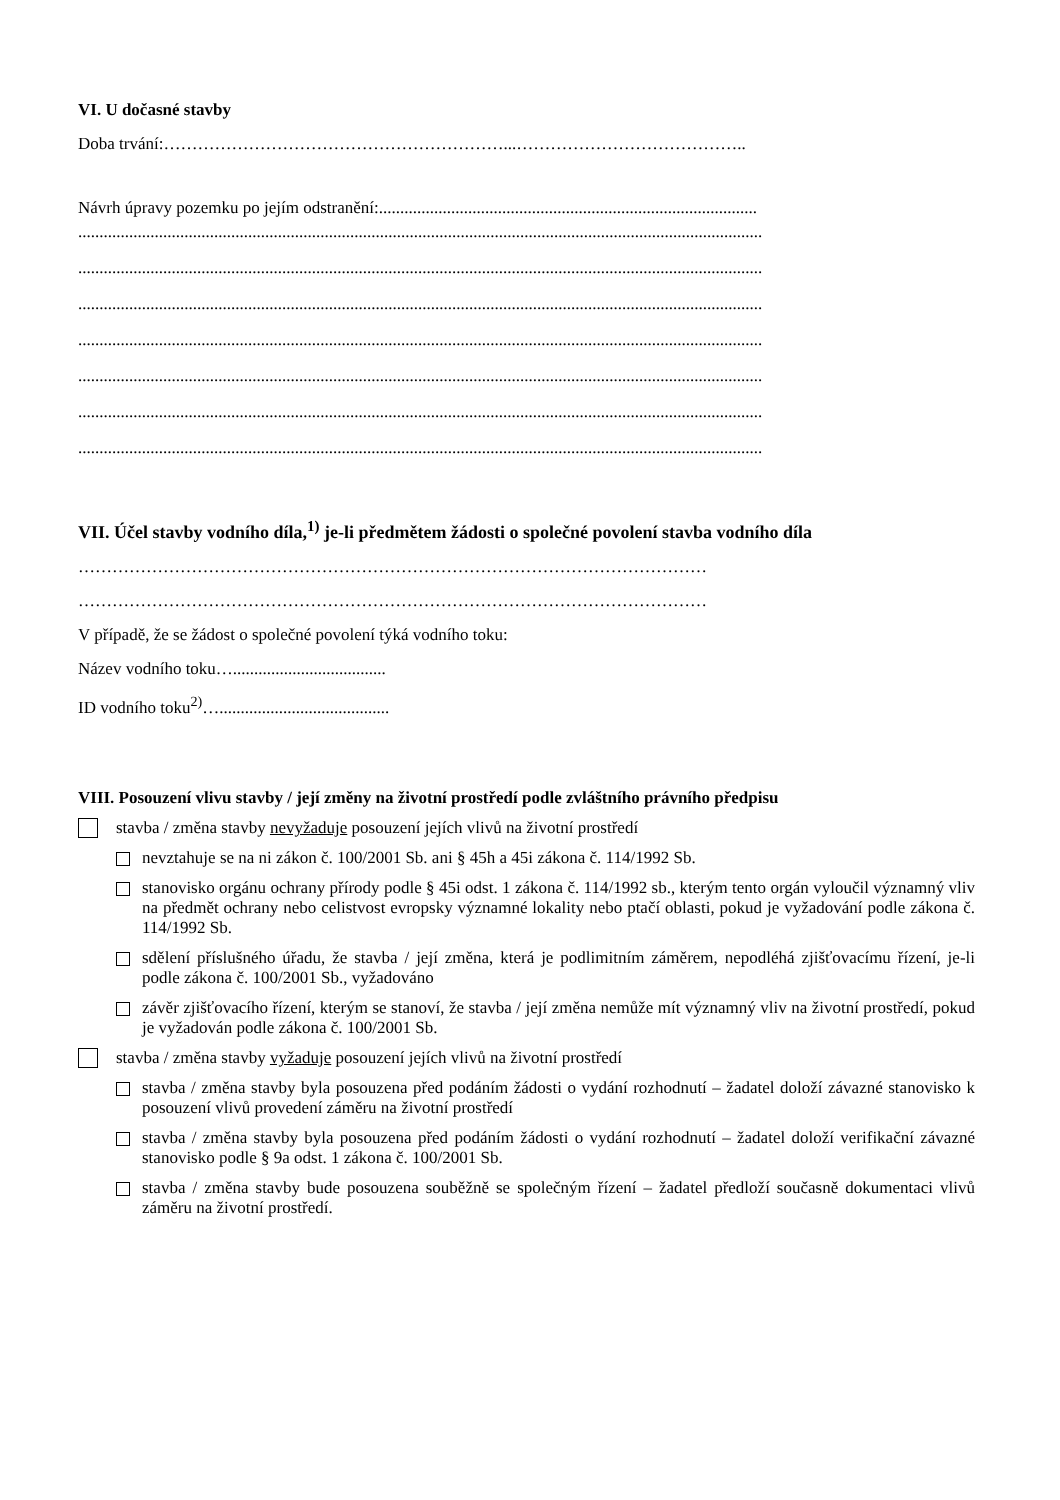VI. U dočasné stavby
Doba trvání:……………………………………………………...…………………………………..
Návrh úpravy pozemku po jejím odstranění:.........................................................................................
.................................................................................................................................................................
.................................................................................................................................................................
.................................................................................................................................................................
.................................................................................................................................................................
.................................................................................................................................................................
.................................................................................................................................................................
.................................................................................................................................................................
VII. Účel stavby vodního díla,<sup>1)</sup> je-li předmětem žádosti o společné povolení stavba vodního díla
…………………………………………………………………………………………………
…………………………………………………………………………………………………
V případě, že se žádost o společné povolení týká vodního toku:
Název vodního toku…....................................
ID vodního toku<sup>2)</sup>…........................................
VIII. Posouzení vlivu stavby / její změny na životní prostředí podle zvláštního právního předpisu
stavba / změna stavby nevyžaduje posouzení jejích vlivů na životní prostředí
nevztahuje se na ni zákon č. 100/2001 Sb. ani § 45h a 45i zákona č. 114/1992 Sb.
stanovisko orgánu ochrany přírody podle § 45i odst. 1 zákona č. 114/1992 sb., kterým tento orgán vyloučil významný vliv na předmět ochrany nebo celistvost evropsky významné lokality nebo ptačí oblasti, pokud je vyžadování podle zákona č. 114/1992 Sb.
sdělení příslušného úřadu, že stavba / její změna, která je podlimitním záměrem, nepodléhá zjišťovacímu řízení, je-li podle zákona č. 100/2001 Sb., vyžadováno
závěr zjišťovacího řízení, kterým se stanoví, že stavba / její změna nemůže mít významný vliv na životní prostředí, pokud je vyžadován podle zákona č. 100/2001 Sb.
stavba / změna stavby vyžaduje posouzení jejích vlivů na životní prostředí
stavba / změna stavby byla posouzena před podáním žádosti o vydání rozhodnutí – žadatel doloží závazné stanovisko k posouzení vlivů provedení záměru na životní prostředí
stavba / změna stavby byla posouzena před podáním žádosti o vydání rozhodnutí – žadatel doloží verifikační závazné stanovisko podle § 9a odst. 1 zákona č. 100/2001 Sb.
stavba / změna stavby bude posouzena souběžně se společným řízení – žadatel předloží současně dokumentaci vlivů záměru na životní prostředí.